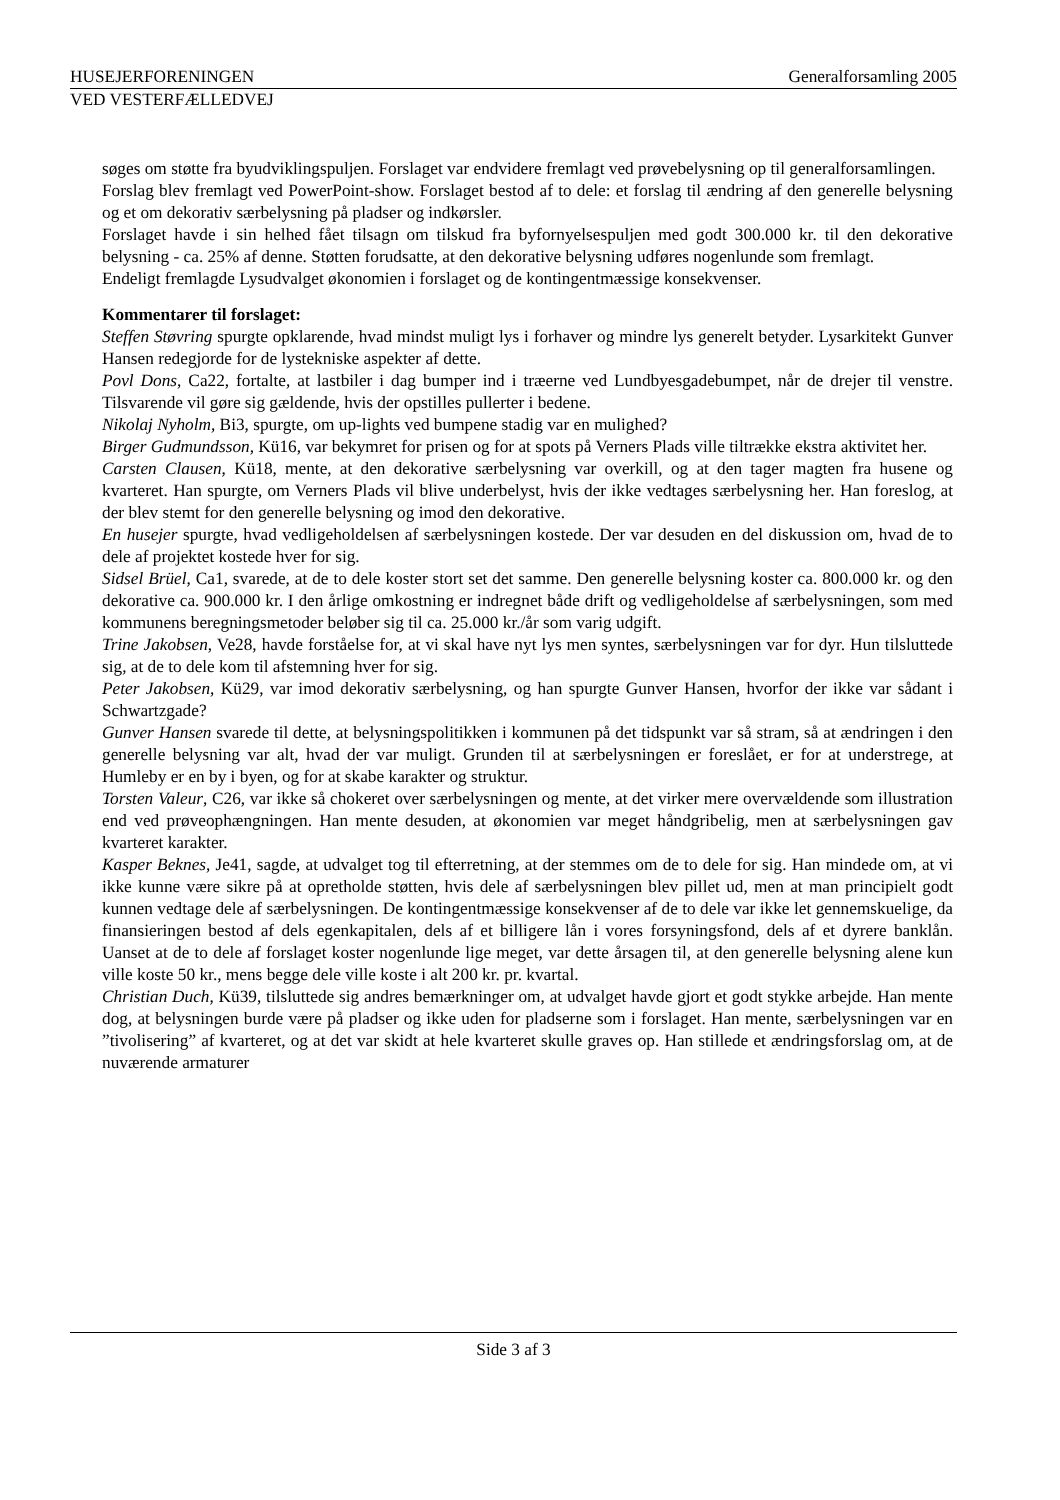HUSEJERFORENINGEN Generalforsamling 2005
VED VESTERFÆLLEDVEJ
søges om støtte fra byudviklingspuljen. Forslaget var endvidere fremlagt ved prøvebelysning op til generalforsamlingen.
Forslag blev fremlagt ved PowerPoint-show. Forslaget bestod af to dele: et forslag til ændring af den generelle belysning og et om dekorativ særbelysning på pladser og indkørsler.
Forslaget havde i sin helhed fået tilsagn om tilskud fra byfornyelsespuljen med godt 300.000 kr. til den dekorative belysning - ca. 25% af denne. Støtten forudsatte, at den dekorative belysning udføres nogenlunde som fremlagt.
Endeligt fremlagde Lysudvalget økonomien i forslaget og de kontingentmæssige konsekvenser.
Kommentarer til forslaget:
Steffen Støvring spurgte opklarende, hvad mindst muligt lys i forhaver og mindre lys generelt betyder. Lysarkitekt Gunver Hansen redegjorde for de lystekniske aspekter af dette.
Povl Dons, Ca22, fortalte, at lastbiler i dag bumper ind i træerne ved Lundbyesgadebumpet, når de drejer til venstre. Tilsvarende vil gøre sig gældende, hvis der opstilles pullerter i bedene.
Nikolaj Nyholm, Bi3, spurgte, om up-lights ved bumpene stadig var en mulighed?
Birger Gudmundsson, Kü16, var bekymret for prisen og for at spots på Verners Plads ville tiltrække ekstra aktivitet her.
Carsten Clausen, Kü18, mente, at den dekorative særbelysning var overkill, og at den tager magten fra husene og kvarteret. Han spurgte, om Verners Plads vil blive underbelyst, hvis der ikke vedtages særbelysning her. Han foreslog, at der blev stemt for den generelle belysning og imod den dekorative.
En husejer spurgte, hvad vedligeholdelsen af særbelysningen kostede. Der var desuden en del diskussion om, hvad de to dele af projektet kostede hver for sig.
Sidsel Brüel, Ca1, svarede, at de to dele koster stort set det samme. Den generelle belysning koster ca. 800.000 kr. og den dekorative ca. 900.000 kr. I den årlige omkostning er indregnet både drift og vedligeholdelse af særbelysningen, som med kommunens beregningsmetoder beløber sig til ca. 25.000 kr./år som varig udgift.
Trine Jakobsen, Ve28, havde forståelse for, at vi skal have nyt lys men syntes, særbelysningen var for dyr. Hun tilsluttede sig, at de to dele kom til afstemning hver for sig.
Peter Jakobsen, Kü29, var imod dekorativ særbelysning, og han spurgte Gunver Hansen, hvorfor der ikke var sådant i Schwartzgade?
Gunver Hansen svarede til dette, at belysningspolitikken i kommunen på det tidspunkt var så stram, så at ændringen i den generelle belysning var alt, hvad der var muligt. Grunden til at særbelysningen er foreslået, er for at understrege, at Humleby er en by i byen, og for at skabe karakter og struktur.
Torsten Valeur, C26, var ikke så chokeret over særbelysningen og mente, at det virker mere overvældende som illustration end ved prøveophængningen. Han mente desuden, at økonomien var meget håndgribelig, men at særbelysningen gav kvarteret karakter.
Kasper Beknes, Je41, sagde, at udvalget tog til efterretning, at der stemmes om de to dele for sig. Han mindede om, at vi ikke kunne være sikre på at opretholde støtten, hvis dele af særbelysningen blev pillet ud, men at man principielt godt kunnen vedtage dele af særbelysningen. De kontingentmæssige konsekvenser af de to dele var ikke let gennemskuelige, da finansieringen bestod af dels egenkapitalen, dels af et billigere lån i vores forsyningsfond, dels af et dyrere banklån. Uanset at de to dele af forslaget koster nogenlunde lige meget, var dette årsagen til, at den generelle belysning alene kun ville koste 50 kr., mens begge dele ville koste i alt 200 kr. pr. kvartal.
Christian Duch, Kü39, tilsluttede sig andres bemærkninger om, at udvalget havde gjort et godt stykke arbejde. Han mente dog, at belysningen burde være på pladser og ikke uden for pladserne som i forslaget. Han mente, særbelysningen var en ”tivolisering” af kvarteret, og at det var skidt at hele kvarteret skulle graves op. Han stillede et ændringsforslag om, at de nuværende armaturer
Side 3 af 3